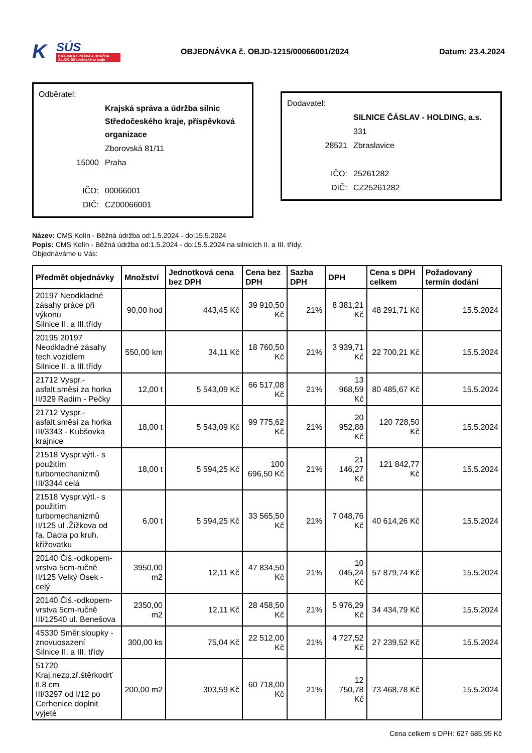K SÚS
KRAJSKÁ SPRÁVA A ÚDRŽBA SILNIC Středočeského kraje
OBJEDNÁVKA č. OBJD-1215/00066001/2024 Datum: 23.4.2024
Odběratel:
| | Krajská správa a údržba silnic Středočeského kraje, příspěvková organizace |
| | Zborovská 81/11 |
| 15000 | Praha |
| IČO: | 00066001 |
| DIČ: | CZ00066001 |
Dodavatel:
| | SILNICE ČÁSLAV - HOLDING, a.s. |
| | 331 |
| 28521 | Zbraslavice |
| IČO: | 25261282 |
| DIČ: | CZ25261282 |
Název: CMS Kolín - Běžná údržba od:1.5.2024 - do:15.5.2024
Popis: CMS Kolín - Běžná údržba od:1.5.2024 - do:15.5.2024 na silnicích II. a III. třídy.
Objednáváme u Vás:
| Předmět objednávky | Množství | Jednotková cena bez DPH | Cena bez DPH | Sazba DPH | DPH | Cena s DPH celkem | Požadovaný termín dodání |
| --- | --- | --- | --- | --- | --- | --- | --- |
| 20197 Neodkladné zásahy práce při výkonu Silnice II. a III.třídy | 90,00 hod | 443,45 Kč | 39 910,50 Kč | 21% | 8 381,21 Kč | 48 291,71 Kč | 15.5.2024 |
| 20195 20197 Neodkladné zásahy tech.vozidlem Silnice II. a III.třídy | 550,00 km | 34,11 Kč | 18 760,50 Kč | 21% | 3 939,71 Kč | 22 700,21 Kč | 15.5.2024 |
| 21712 Vyspr.-asfalt.směsí za horka II/329 Radim - Pečky | 12,00 t | 5 543,09 Kč | 66 517,08 Kč | 21% | 13 968,59 Kč | 80 485,67 Kč | 15.5.2024 |
| 21712 Vyspr.-asfalt.směsí za horka III/3343 - Kubšovka krajnice | 18,00 t | 5 543,09 Kč | 99 775,62 Kč | 21% | 20 952,88 Kč | 120 728,50 Kč | 15.5.2024 |
| 21518 Vyspr.výtl.- s použitím turbomechanizmů III/3344 celá | 18,00 t | 5 594,25 Kč | 100 696,50 Kč | 21% | 21 146,27 Kč | 121 842,77 Kč | 15.5.2024 |
| 21518 Vyspr.výtl.- s použitím turbomechanizmů II/125 ul .Žižkova od fa. Dacia po kruh. křižovatku | 6,00 t | 5 594,25 Kč | 33 565,50 Kč | 21% | 7 048,76 Kč | 40 614,26 Kč | 15.5.2024 |
| 20140 Čiš.-odkopem-vrstva 5cm-ručně II/125 Velký Osek - celý | 3950,00 m2 | 12,11 Kč | 47 834,50 Kč | 21% | 10 045,24 Kč | 57 879,74 Kč | 15.5.2024 |
| 20140 Čiš.-odkopem-vrstva 5cm-ručně III/12540 ul. Benešova | 2350,00 m2 | 12,11 Kč | 28 458,50 Kč | 21% | 5 976,29 Kč | 34 434,79 Kč | 15.5.2024 |
| 45330 Směr.sloupky - znovuosazení Silnice II. a III. třídy | 300,00 ks | 75,04 Kč | 22 512,00 Kč | 21% | 4 727,52 Kč | 27 239,52 Kč | 15.5.2024 |
| 51720 Kraj.nezp.zř.štěrkodrť tl.8 cm III/3297 od I/12 po Cerhenice doplnit vyjeté | 200,00 m2 | 303,59 Kč | 60 718,00 Kč | 21% | 12 750,78 Kč | 73 468,78 Kč | 15.5.2024 |
Cena celkem s DPH: 627 685,95 Kč